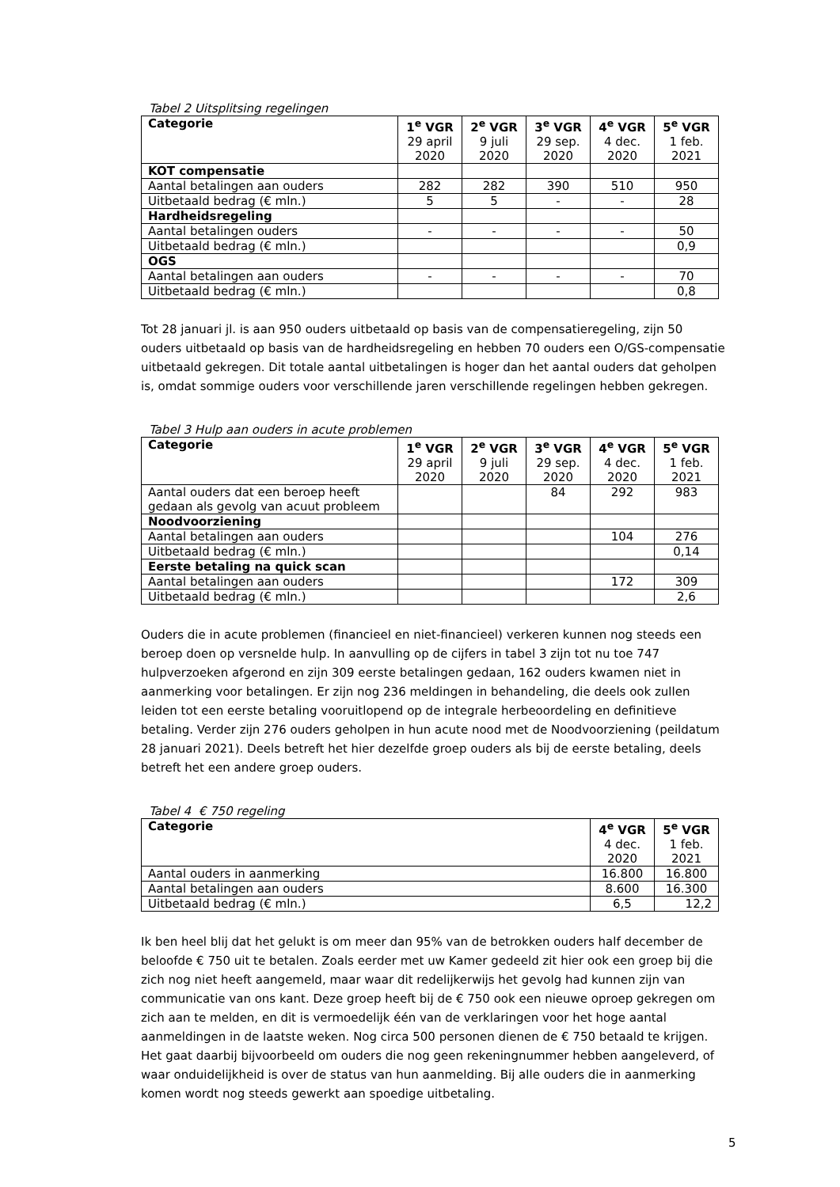Tabel 2 Uitsplitsing regelingen
| Categorie | 1<sup>e</sup> VGR 29 april 2020 | 2<sup>e</sup> VGR 9 juli 2020 | 3<sup>e</sup> VGR 29 sep. 2020 | 4<sup>e</sup> VGR 4 dec. 2020 | 5<sup>e</sup> VGR 1 feb. 2021 |
| KOT compensatie | | | | | |
| Aantal betalingen aan ouders | 282 | 282 | 390 | 510 | 950 |
| Uitbetaald bedrag (€ mln.) | 5 | 5 | - | - | 28 |
| Hardheidsregeling | | | | | |
| Aantal betalingen ouders | - | - | - | - | 50 |
| Uitbetaald bedrag (€ mln.) | | | | | 0,9 |
| OGS | | | | | |
| Aantal betalingen aan ouders | - | - | - | - | 70 |
| Uitbetaald bedrag (€ mln.) | | | | | 0,8 |
Tot 28 januari jl. is aan 950 ouders uitbetaald op basis van de compensatieregeling, zijn 50 ouders uitbetaald op basis van de hardheidsregeling en hebben 70 ouders een O/GS-compensatie uitbetaald gekregen. Dit totale aantal uitbetalingen is hoger dan het aantal ouders dat geholpen is, omdat sommige ouders voor verschillende jaren verschillende regelingen hebben gekregen.
Tabel 3 Hulp aan ouders in acute problemen
| Categorie | 1<sup>e</sup> VGR 29 april 2020 | 2<sup>e</sup> VGR 9 juli 2020 | 3<sup>e</sup> VGR 29 sep. 2020 | 4<sup>e</sup> VGR 4 dec. 2020 | 5<sup>e</sup> VGR 1 feb. 2021 |
| Aantal ouders dat een beroep heeft gedaan als gevolg van acuut probleem | | | 84 | 292 | 983 |
| Noodvoorziening | | | | | |
| Aantal betalingen aan ouders | | | | 104 | 276 |
| Uitbetaald bedrag (€ mln.) | | | | | 0,14 |
| Eerste betaling na quick scan | | | | | |
| Aantal betalingen aan ouders | | | | 172 | 309 |
| Uitbetaald bedrag (€ mln.) | | | | | 2,6 |
Ouders die in acute problemen (financieel en niet-financieel) verkeren kunnen nog steeds een beroep doen op versnelde hulp. In aanvulling op de cijfers in tabel 3 zijn tot nu toe 747 hulpverzoeken afgerond en zijn 309 eerste betalingen gedaan, 162 ouders kwamen niet in aanmerking voor betalingen. Er zijn nog 236 meldingen in behandeling, die deels ook zullen leiden tot een eerste betaling vooruitlopend op de integrale herbeoordeling en definitieve betaling. Verder zijn 276 ouders geholpen in hun acute nood met de Noodvoorziening (peildatum 28 januari 2021). Deels betreft het hier dezelfde groep ouders als bij de eerste betaling, deels betreft het een andere groep ouders.
Tabel 4 € 750 regeling
| Categorie | 4<sup>e</sup> VGR 4 dec. 2020 | 5<sup>e</sup> VGR 1 feb. 2021 |
| Aantal ouders in aanmerking | 16.800 | 16.800 |
| Aantal betalingen aan ouders | 8.600 | 16.300 |
| Uitbetaald bedrag (€ mln.) | 6,5 | 12,2 |
Ik ben heel blij dat het gelukt is om meer dan 95% van de betrokken ouders half december de beloofde € 750 uit te betalen. Zoals eerder met uw Kamer gedeeld zit hier ook een groep bij die zich nog niet heeft aangemeld, maar waar dit redelijkerwijs het gevolg had kunnen zijn van communicatie van ons kant. Deze groep heeft bij de € 750 ook een nieuwe oproep gekregen om zich aan te melden, en dit is vermoedelijk één van de verklaringen voor het hoge aantal aanmeldingen in de laatste weken. Nog circa 500 personen dienen de € 750 betaald te krijgen. Het gaat daarbij bijvoorbeeld om ouders die nog geen rekeningnummer hebben aangeleverd, of waar onduidelijkheid is over de status van hun aanmelding. Bij alle ouders die in aanmerking komen wordt nog steeds gewerkt aan spoedige uitbetaling.
5